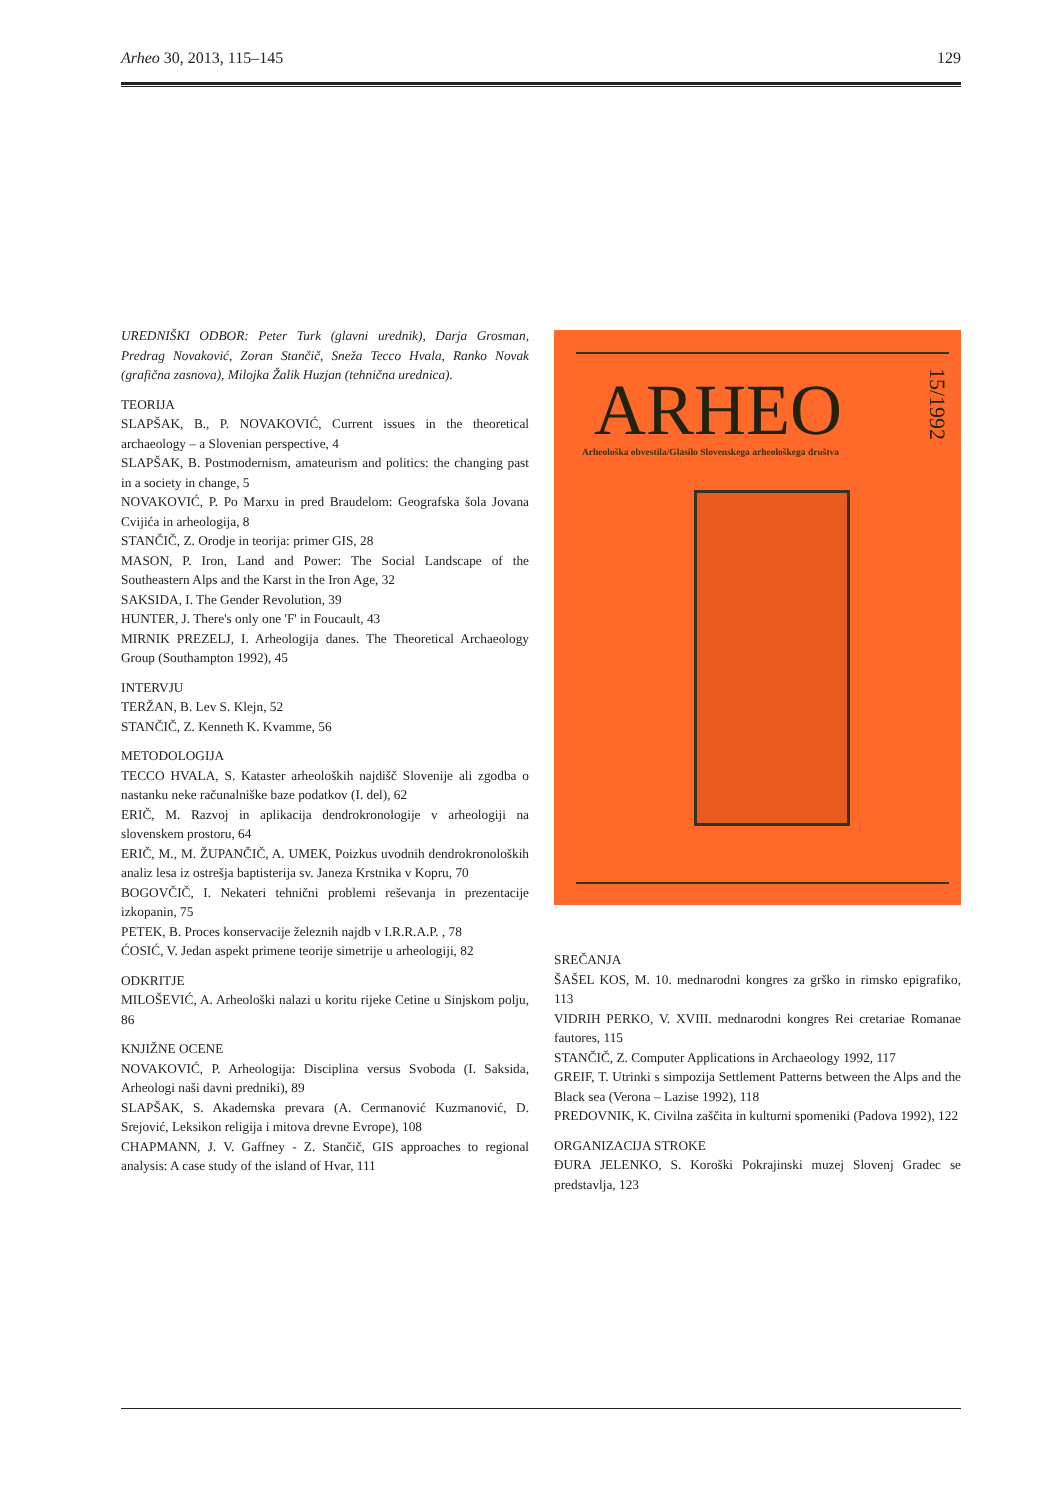Arheo 30, 2013, 115–145 129
UREDNIŠKI ODBOR: Peter Turk (glavni urednik), Darja Grosman, Predrag Novaković, Zoran Stančič, Sneža Tecco Hvala, Ranko Novak (grafična zasnova), Milojka Žalik Huzjan (tehnična urednica).
TEORIJA
SLAPŠAK, B., P. NOVAKOVIĆ, Current issues in the theoretical archaeology – a Slovenian perspective, 4
SLAPŠAK, B. Postmodernism, amateurism and politics: the changing past in a society in change, 5
NOVAKOVIĆ, P. Po Marxu in pred Braudelom: Geografska šola Jovana Cvijića in arheologija, 8
STANČIČ, Z. Orodje in teorija: primer GIS, 28
MASON, P. Iron, Land and Power: The Social Landscape of the Southeastern Alps and the Karst in the Iron Age, 32
SAKSIDA, I. The Gender Revolution, 39
HUNTER, J. There's only one 'F' in Foucault, 43
MIRNIK PREZELJ, I. Arheologija danes. The Theoretical Archaeology Group (Southampton 1992), 45
INTERVJU
TERŽAN, B. Lev S. Klejn, 52
STANČIČ, Z. Kenneth K. Kvamme, 56
METODOLOGIJA
TECCO HVALA, S. Kataster arheoloških najdišč Slovenije ali zgodba o nastanku neke računalniške baze podatkov (I. del), 62
ERIČ, M. Razvoj in aplikacija dendrokronologije v arheologiji na slovenskem prostoru, 64
ERIČ, M., M. ŽUPANČIČ, A. UMEK, Poizkus uvodnih dendrokronoloških analiz lesa iz ostrešja baptisterija sv. Janeza Krstnika v Kopru, 70
BOGOVČIČ, I. Nekateri tehnični problemi reševanja in prezentacije izkopanin, 75
PETEK, B. Proces konservacije železnih najdb v I.R.R.A.P. , 78
ĆOSIĆ, V. Jedan aspekt primene teorije simetrije u arheologiji, 82
ODKRITJE
MILOŠEVIĆ, A. Arheološki nalazi u koritu rijeke Cetine u Sinjskom polju, 86
KNJIŽNE OCENE
NOVAKOVIĆ, P. Arheologija: Disciplina versus Svoboda (I. Saksida, Arheologi naši davni predniki), 89
SLAPŠAK, S. Akademska prevara (A. Cermanović Kuzmanović, D. Srejović, Leksikon religija i mitova drevne Evrope), 108
CHAPMANN, J. V. Gaffney - Z. Stančič, GIS approaches to regional analysis: A case study of the island of Hvar, 111
ARHEO
15/1992
Arheološka obvestila/Glasilo Slovenskega arheološkega društva
SREČANJA
ŠAŠEL KOS, M. 10. mednarodni kongres za grško in rimsko epigrafiko, 113
VIDRIH PERKO, V. XVIII. mednarodni kongres Rei cretariae Romanae fautores, 115
STANČIČ, Z. Computer Applications in Archaeology 1992, 117
GREIF, T. Utrinki s simpozija Settlement Patterns between the Alps and the Black sea (Verona – Lazise 1992), 118
PREDOVNIK, K. Civilna zaščita in kulturni spomeniki (Padova 1992), 122
ORGANIZACIJA STROKE
ĐURA JELENKO, S. Koroški Pokrajinski muzej Slovenj Gradec se predstavlja, 123